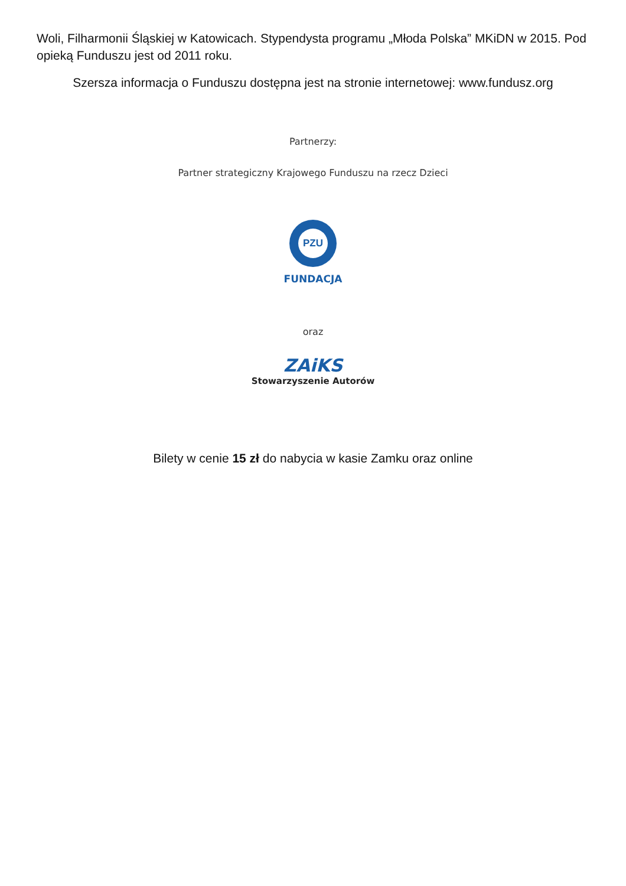Woli, Filharmonii Śląskiej w Katowicach. Stypendysta programu „Młoda Polska” MKiDN w 2015. Pod opieką Funduszu jest od 2011 roku.
Szersza informacja o Funduszu dostępna jest na stronie internetowej: www.fundusz.org
Partnerzy:
Partner strategiczny Krajowego Funduszu na rzecz Dzieci
PZU
FUNDACJA
oraz
ZAiKS
Stowarzyszenie Autorów
Bilety w cenie 15 zł do nabycia w kasie Zamku oraz online